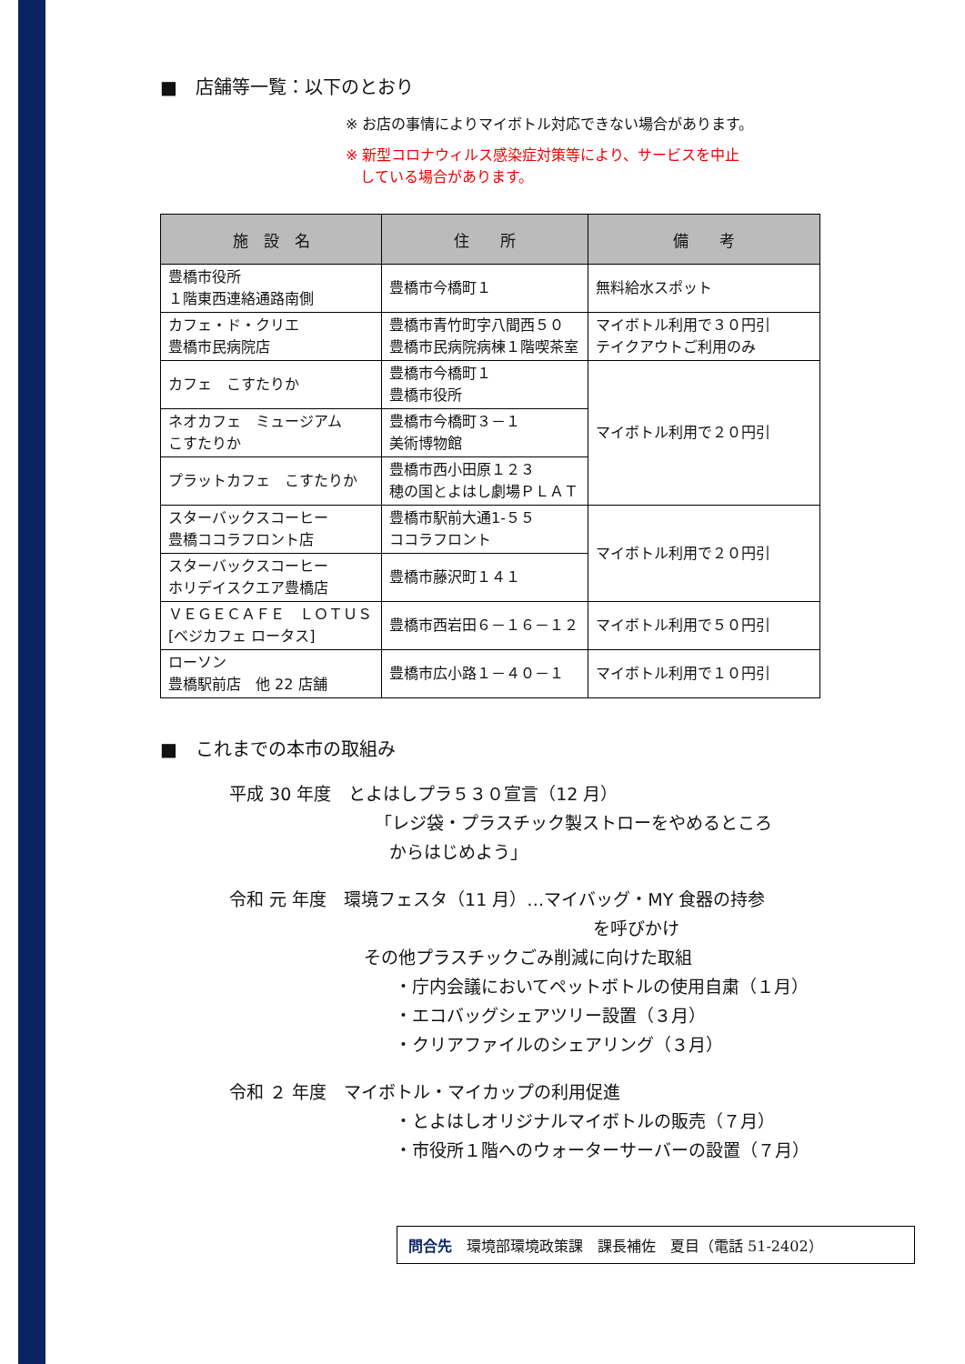■　店舗等一覧：以下のとおり
※ お店の事情によりマイボトル対応できない場合があります。
※ 新型コロナウィルス感染症対策等により、サービスを中止
　している場合があります。
| 施 設 名 | 住 所 | 備 考 |
| --- | --- | --- |
| 豊橋市役所 １階東西連絡通路南側 | 豊橋市今橋町１ | 無料給水スポット |
| カフェ・ド・クリエ 豊橋市民病院店 | 豊橋市青竹町字八間西５０ 豊橋市民病院病棟１階喫茶室 | マイボトル利用で３０円引 テイクアウトご利用のみ |
| カフェ こすたりか | 豊橋市今橋町１ 豊橋市役所 | マイボトル利用で２０円引 |
| ネオカフェ ミュージアム こすたりか | 豊橋市今橋町３－１ 美術博物館 | |
| プラットカフェ こすたりか | 豊橋市西小田原１２３ 穂の国とよはし劇場ＰＬＡＴ | |
| スターバックスコーヒー 豊橋ココラフロント店 | 豊橋市駅前大通1-５５ ココラフロント | マイボトル利用で２０円引 |
| スターバックスコーヒー ホリデイスクエア豊橋店 | 豊橋市藤沢町１４１ | |
| ＶＥＧＥＣＡＦＥ ＬＯＴＵＳ [ベジカフェ ロータス] | 豊橋市西岩田６－１６－１２ | マイボトル利用で５０円引 |
| ローソン 豊橋駅前店 他 22 店舗 | 豊橋市広小路１－４０－１ | マイボトル利用で１０円引 |
■　これまでの本市の取組み
平成 30 年度　とよはしプラ５３０宣言（12 月）
「レジ袋・プラスチック製ストローをやめるところ
からはじめよう」
令和 元 年度　環境フェスタ（11 月）…マイバッグ・MY 食器の持参
を呼びかけ
その他プラスチックごみ削減に向けた取組
・庁内会議においてペットボトルの使用自粛（１月）
・エコバッグシェアツリー設置（３月）
・クリアファイルのシェアリング（３月）
令和 ２ 年度　マイボトル・マイカップの利用促進
・とよはしオリジナルマイボトルの販売（７月）
・市役所１階へのウォーターサーバーの設置（７月）
問合先　環境部環境政策課　課長補佐　夏目（電話 51-2402）